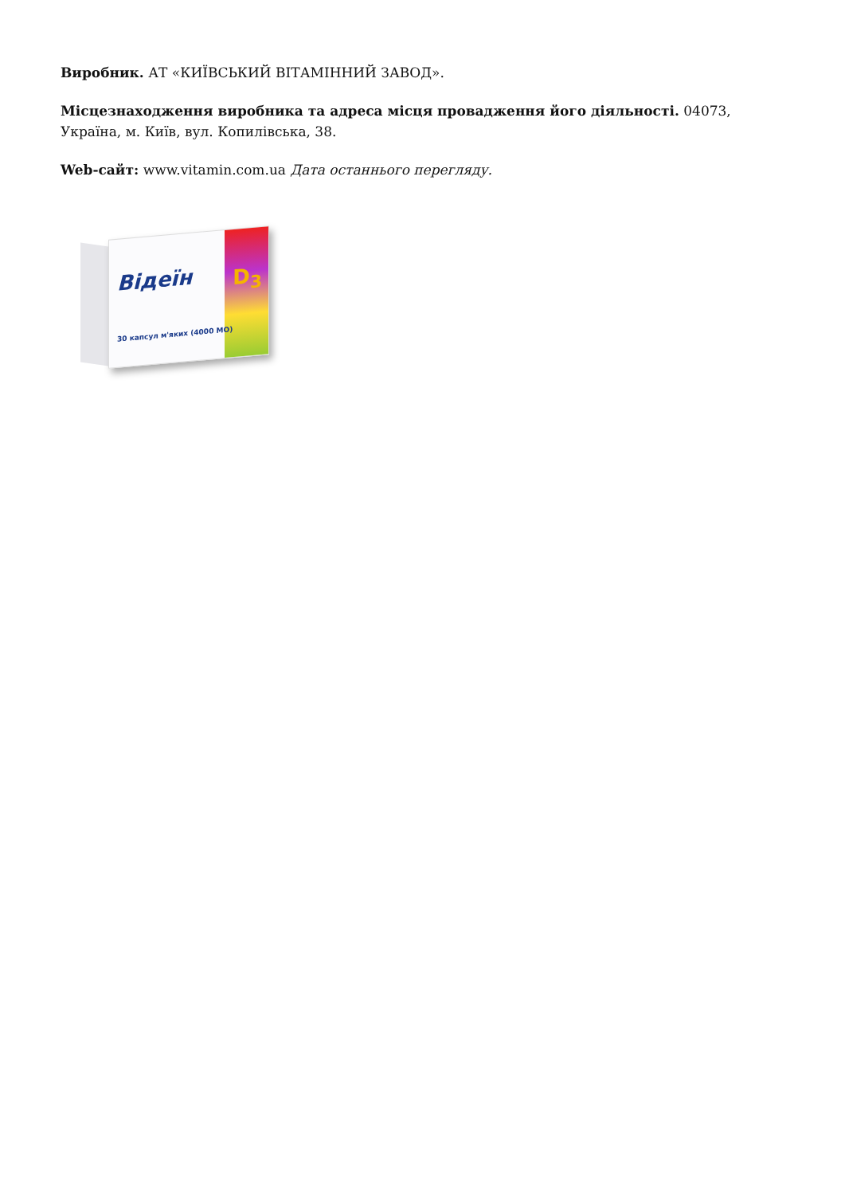Виробник. АТ «КИЇВСЬКИЙ ВІТАМІННИЙ ЗАВОД».
Місцезнаходження виробника та адреса місця провадження його діяльності. 04073, Україна, м. Київ, вул. Копилівська, 38.
Web-сайт: www.vitamin.com.ua Дата останнього перегляду.
Вiдеїн D<sub>3</sub>
30 капсул м'яких (4000 МО)